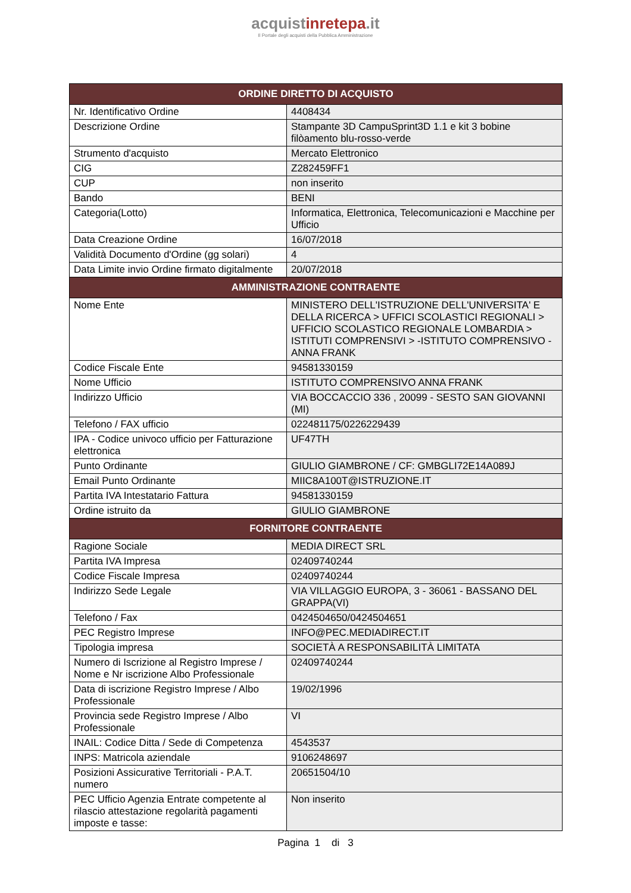acquistinretepa.it
Il Portale degli acquisti della Pubblica Amministrazione
| ORDINE DIRETTO DI ACQUISTO | |
| --- | --- |
| Nr. Identificativo Ordine | 4408434 |
| Descrizione Ordine | Stampante 3D CampuSprint3D 1.1 e kit 3 bobine filòamento blu-rosso-verde |
| Strumento d'acquisto | Mercato Elettronico |
| CIG | Z282459FF1 |
| CUP | non inserito |
| Bando | BENI |
| Categoria(Lotto) | Informatica, Elettronica, Telecomunicazioni e Macchine per Ufficio |
| Data Creazione Ordine | 16/07/2018 |
| Validità Documento d'Ordine (gg solari) | 4 |
| Data Limite invio Ordine firmato digitalmente | 20/07/2018 |
| AMMINISTRAZIONE CONTRAENTE | |
| Nome Ente | MINISTERO DELL'ISTRUZIONE DELL'UNIVERSITA' E DELLA RICERCA > UFFICI SCOLASTICI REGIONALI > UFFICIO SCOLASTICO REGIONALE LOMBARDIA > ISTITUTI COMPRENSIVI > -ISTITUTO COMPRENSIVO - ANNA FRANK |
| Codice Fiscale Ente | 94581330159 |
| Nome Ufficio | ISTITUTO COMPRENSIVO ANNA FRANK |
| Indirizzo Ufficio | VIA BOCCACCIO 336 , 20099 - SESTO SAN GIOVANNI (MI) |
| Telefono / FAX ufficio | 022481175/0226229439 |
| IPA - Codice univoco ufficio per Fatturazione elettronica | UF47TH |
| Punto Ordinante | GIULIO GIAMBRONE / CF: GMBGLI72E14A089J |
| Email Punto Ordinante | MIIC8A100T@ISTRUZIONE.IT |
| Partita IVA Intestatario Fattura | 94581330159 |
| Ordine istruito da | GIULIO GIAMBRONE |
| FORNITORE CONTRAENTE | |
| Ragione Sociale | MEDIA DIRECT SRL |
| Partita IVA Impresa | 02409740244 |
| Codice Fiscale Impresa | 02409740244 |
| Indirizzo Sede Legale | VIA VILLAGGIO EUROPA, 3 - 36061 - BASSANO DEL GRAPPA(VI) |
| Telefono / Fax | 0424504650/0424504651 |
| PEC Registro Imprese | INFO@PEC.MEDIADIRECT.IT |
| Tipologia impresa | SOCIETÀ A RESPONSABILITÀ LIMITATA |
| Numero di Iscrizione al Registro Imprese / Nome e Nr iscrizione Albo Professionale | 02409740244 |
| Data di iscrizione Registro Imprese / Albo Professionale | 19/02/1996 |
| Provincia sede Registro Imprese / Albo Professionale | VI |
| INAIL: Codice Ditta / Sede di Competenza | 4543537 |
| INPS: Matricola aziendale | 9106248697 |
| Posizioni Assicurative Territoriali - P.A.T. numero | 20651504/10 |
| PEC Ufficio Agenzia Entrate competente al rilascio attestazione regolarità pagamenti imposte e tasse: | Non inserito |
Pagina 1 di 3